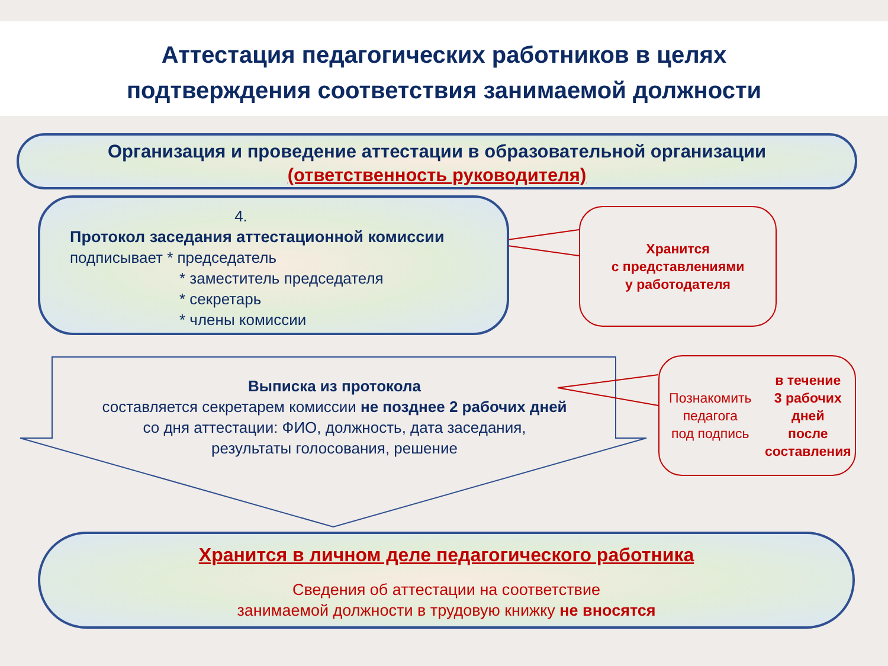Аттестация педагогических работников в целях
подтверждения соответствия занимаемой должности
Организация и проведение аттестации в образовательной организации
(ответственность руководителя)
4.
Протокол заседания аттестационной комиссии
подписывает * председатель
* заместитель председателя
* секретарь
* члены комиссии
Хранится
с представлениями
у работодателя
Выписка из протокола
составляется секретарем комиссии не позднее 2 рабочих дней
со дня аттестации: ФИО, должность, дата заседания,
результаты голосования, решение
Познакомить педагога
под подпись
в течение
3 рабочих дней
после составления
Хранится в личном деле педагогического работника
Сведения об аттестации на соответствие
занимаемой должности в трудовую книжку не вносятся